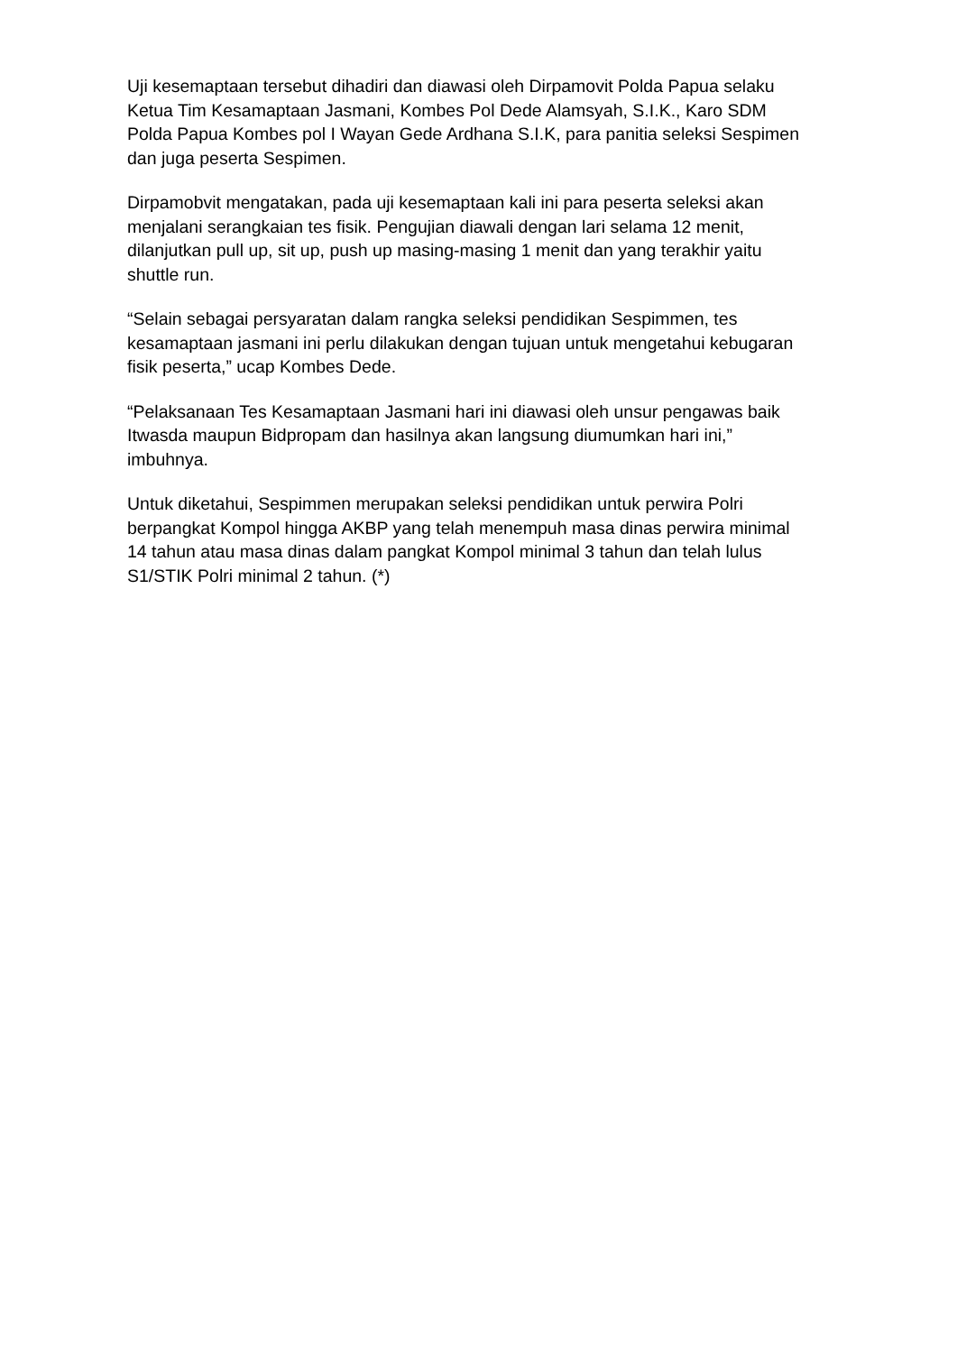Uji kesemaptaan tersebut dihadiri dan diawasi oleh Dirpamovit Polda Papua selaku Ketua Tim Kesamaptaan Jasmani, Kombes Pol Dede Alamsyah, S.I.K., Karo SDM Polda Papua Kombes pol I Wayan Gede Ardhana S.I.K, para panitia seleksi Sespimen dan juga peserta Sespimen.
Dirpamobvit mengatakan, pada uji kesemaptaan kali ini para peserta seleksi akan menjalani serangkaian tes fisik. Pengujian diawali dengan lari selama 12 menit, dilanjutkan pull up, sit up, push up masing-masing 1 menit dan yang terakhir yaitu shuttle run.
“Selain sebagai persyaratan dalam rangka seleksi pendidikan Sespimmen, tes kesamaptaan jasmani ini perlu dilakukan dengan tujuan untuk mengetahui kebugaran fisik peserta,” ucap Kombes Dede.
“Pelaksanaan Tes Kesamaptaan Jasmani hari ini diawasi oleh unsur pengawas baik Itwasda maupun Bidpropam dan hasilnya akan langsung diumumkan hari ini,” imbuhnya.
Untuk diketahui, Sespimmen merupakan seleksi pendidikan untuk perwira Polri berpangkat Kompol hingga AKBP yang telah menempuh masa dinas perwira minimal 14 tahun atau masa dinas dalam pangkat Kompol minimal 3 tahun dan telah lulus S1/STIK Polri minimal 2 tahun. (*)